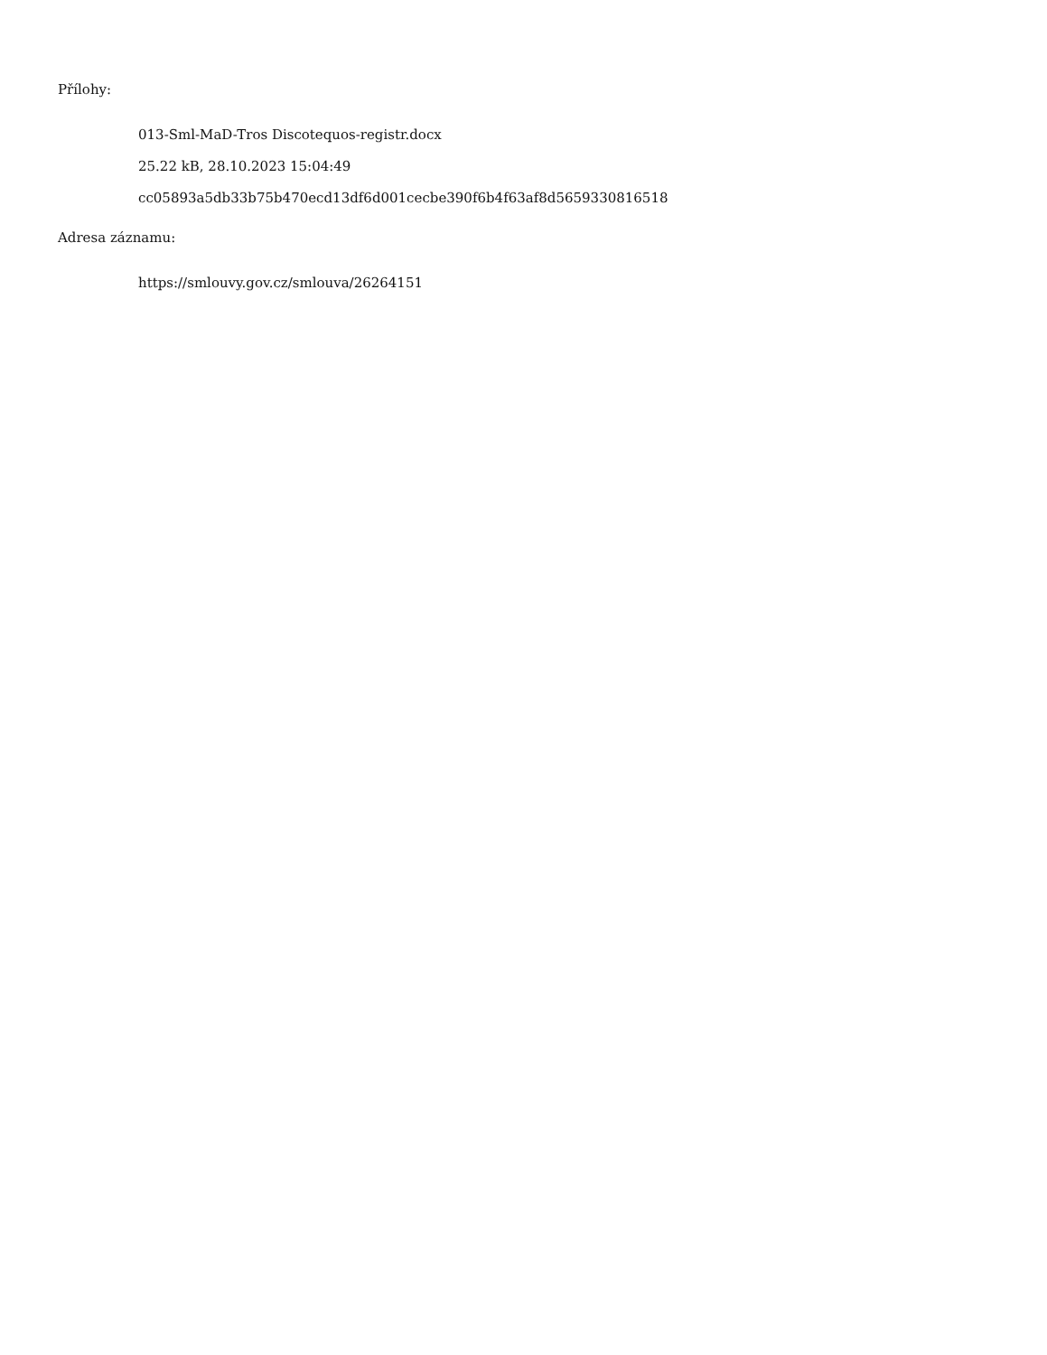Přílohy:
013-Sml-MaD-Tros Discotequos-registr.docx
25.22 kB, 28.10.2023 15:04:49
cc05893a5db33b75b470ecd13df6d001cecbe390f6b4f63af8d5659330816518
Adresa záznamu:
https://smlouvy.gov.cz/smlouva/26264151